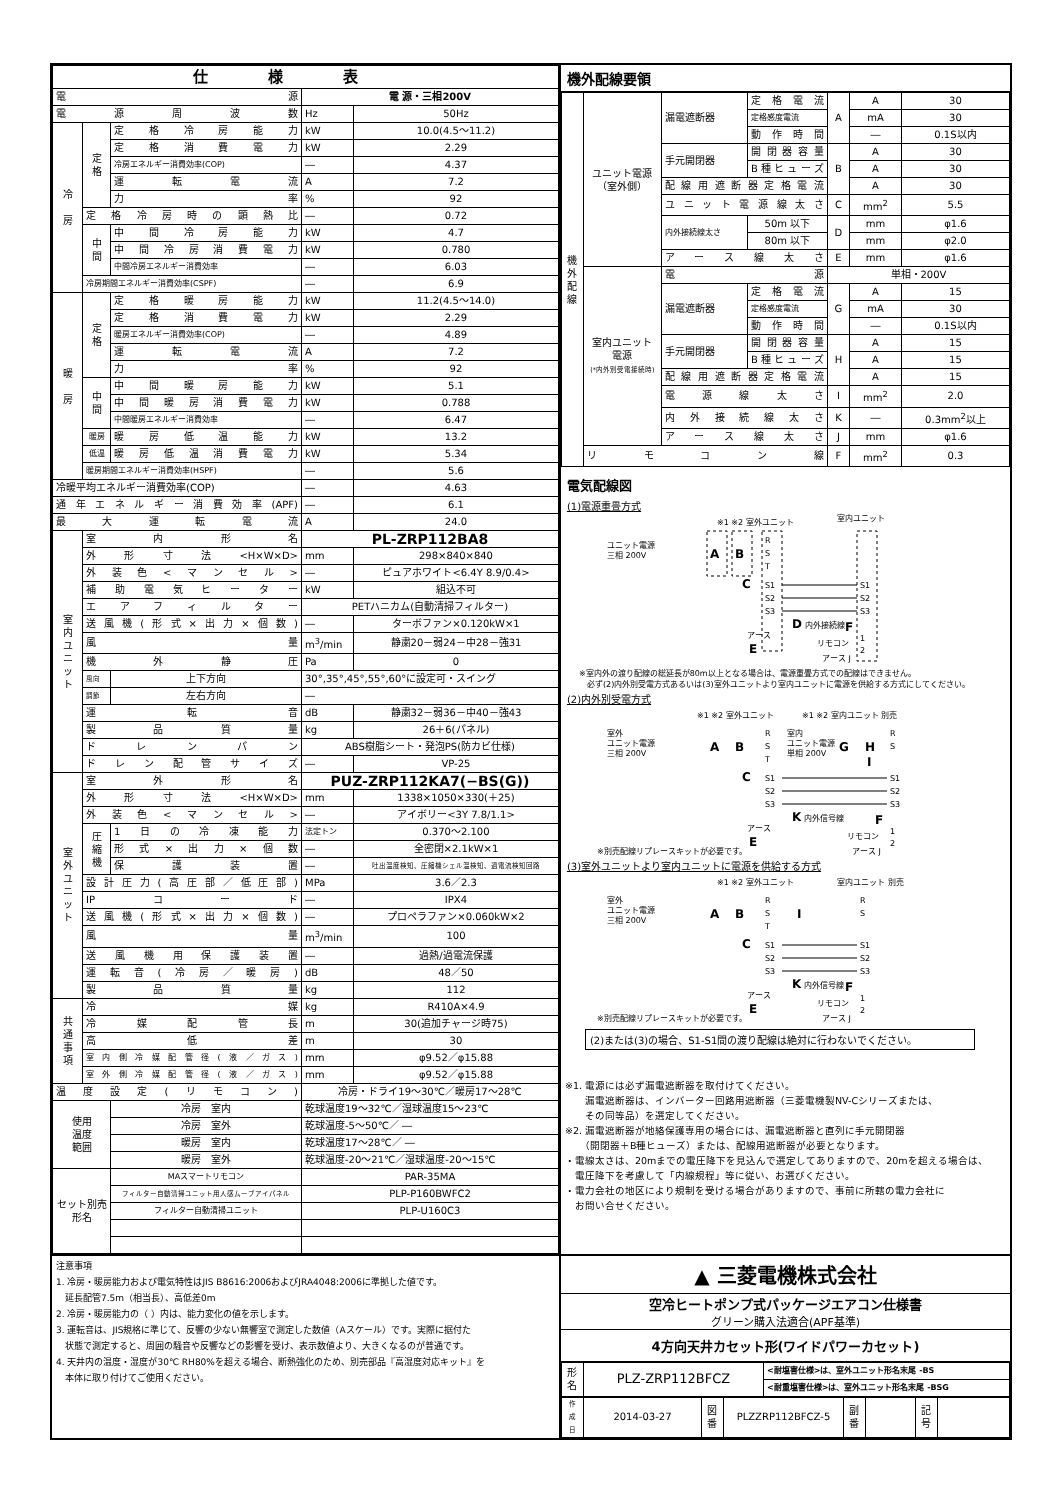| 仕様表 | | | | |
| --- | --- | --- | --- | --- |
| 電源 | | | 電 源・三相200V | |
| 電源周波数 | | | Hz | 50Hz |
| 冷 房 | 定 格 | 定格冷房能力 | kW | 10.0(4.5～11.2) |
| | | 定格消費電力 | kW | 2.29 |
| | | 冷房エネルギー消費効率(COP) | ― | 4.37 |
| | | 運転電流 | A | 7.2 |
| | | 力率 | % | 92 |
| | 定格冷房時の顕熱比 | | ― | 0.72 |
| | 中 間 | 中間冷房能力 | kW | 4.7 |
| | | 中間冷房消費電力 | kW | 0.780 |
| | | 中間冷房エネルギー消費効率 | ― | 6.03 |
| | 冷房期間エネルギー消費効率(CSPF) | | ― | 6.9 |
| 暖 房 | 定 格 | 定格暖房能力 | kW | 11.2(4.5～14.0) |
| | | 定格消費電力 | kW | 2.29 |
| | | 暖房エネルギー消費効率(COP) | ― | 4.89 |
| | | 運転電流 | A | 7.2 |
| | | 力率 | % | 92 |
| | 中 間 | 中間暖房能力 | kW | 5.1 |
| | | 中間暖房消費電力 | kW | 0.788 |
| | | 中間暖房エネルギー消費効率 | ― | 6.47 |
| | 暖房 | 暖房低温能力 | kW | 13.2 |
| | 低温 | 暖房低温消費電力 | kW | 5.34 |
| | 暖房期間エネルギー消費効率(HSPF) | | ― | 5.6 |
| 冷暖平均エネルギー消費効率(COP) | | | ― | 4.63 |
| 通年エネルギー消費効率(APF) | | | ― | 6.1 |
| 最大運転電流 | | | A | 24.0 |
| 室 内 ユ ニ ッ ト | 室内形名 | | PL-ZRP112BA8 | |
| | 外形寸法<H×W×D> | | mm | 298×840×840 |
| | 外装色<マンセル> | | ― | ピュアホワイト<6.4Y 8.9/0.4> |
| | 補助電気ヒーター | | kW | 組込不可 |
| | エアフィルター | | PETハニカム(自動清掃フィルター) | |
| | 送風機(形式×出力×個数) | | ― | ターボファン×0.120kW×1 |
| | 風量 | | m<sup>3</sup>/min | 静粛20－弱24－中28－強31 |
| | 機外静圧 | | Pa | 0 |
| | 風向 | 上下方向 | 30°,35°,45°,55°,60°に設定可・スイング | |
| | 調節 | 左右方向 | ― | |
| | 運転音 | | dB | 静粛32－弱36－中40－強43 |
| | 製品質量 | | kg | 26＋6(パネル) |
| | ドレンパン | | ABS樹脂シート・発泡PS(防カビ仕様) | |
| | ドレン配管サイズ | | ― | VP-25 |
| 室 外 ユ ニ ッ ト | 室外形名 | | PUZ-ZRP112KA7(−BS(G)) | |
| | 外形寸法<H×W×D> | | mm | 1338×1050×330(＋25) |
| | 外装色<マンセル> | | ― | アイボリー<3Y 7.8/1.1> |
| | 圧 縮 機 | 1日の冷凍能力 | 法定トン | 0.370～2.100 |
| | | 形式×出力×個数 | ― | 全密閉×2.1kW×1 |
| | | 保護装置 | ― | 吐出温度検知、圧縮機シェル温検知、過電流検知回路 |
| | 設計圧力(高圧部／低圧部) | | MPa | 3.6／2.3 |
| | IPコード | | ― | IPX4 |
| | 送風機(形式×出力×個数) | | ― | プロペラファン×0.060kW×2 |
| | 風量 | | m<sup>3</sup>/min | 100 |
| | 送風機用保護装置 | | ― | 過熱/過電流保護 |
| | 運転音(冷房／暖房) | | dB | 48／50 |
| | 製品質量 | | kg | 112 |
| 共 通 事 項 | 冷媒 | | kg | R410A×4.9 |
| | 冷媒配管長 | | m | 30(追加チャージ時75) |
| | 高低差 | | m | 30 |
| | 室内側冷媒配管径(液／ガス) | | mm | φ9.52／φ15.88 |
| | 室外側冷媒配管径(液／ガス) | | mm | φ9.52／φ15.88 |
| 温度設定(リモコン) | | | 冷房・ドライ19～30℃／暖房17～28℃ | |
| 使用 温度 範囲 | | 冷房 室内 | 乾球温度19～32℃／湿球温度15～23℃ | |
| | | 冷房 室外 | 乾球温度-5～50℃／ ― | |
| | | 暖房 室内 | 乾球温度17～28℃／ ― | |
| | | 暖房 室外 | 乾球温度-20～21℃／湿球温度-20～15℃ | |
| セット別売 形名 | | MAスマートリモコン | PAR-35MA | |
| | | フィルター自動清掃ユニット用人感ムーブアイパネル | PLP-P160BWFC2 | |
| | | フィルター自動清掃ユニット | PLP-U160C3 | |
機外配線要領
| 機 外 配 線 | ユニット電源 （室外側） | 漏電遮断器 | 定格電流 | A | A | 30 |
| | | | 定格感度電流 | | mA | 30 |
| | | | 動作時間 | | ― | 0.1S以内 |
| | | 手元開閉器 | 開閉器容量 | B | A | 30 |
| | | | B種ヒューズ | | A | 30 |
| | | 配線用遮断器定格電流 | | | A | 30 |
| | | ユニット電源線太さ | | C | mm<sup>2</sup> | 5.5 |
| | | 内外接続線太さ | 50m 以下 | D | mm | φ1.6 |
| | | | 80m 以下 | | mm | φ2.0 |
| | | アース線太さ | | E | mm | φ1.6 |
| | 室内ユニット 電源 (*内外別受電接続時) | 電源 | | 単相・200V | | |
| | | 漏電遮断器 | 定格電流 | G | A | 15 |
| | | | 定格感度電流 | | mA | 30 |
| | | | 動作時間 | | ― | 0.1S以内 |
| | | 手元開閉器 | 開閉器容量 | H | A | 15 |
| | | | B種ヒューズ | | A | 15 |
| | | 配線用遮断器定格電流 | | | A | 15 |
| | | 電源線太さ | | I | mm<sup>2</sup> | 2.0 |
| | | 内外接続線太さ | | K | ― | 0.3mm<sup>2</sup>以上 |
| | | アース線太さ | | J | mm | φ1.6 |
| | リモコン線 | | | F | mm<sup>2</sup> | 0.3 |
電気配線図
(1)電源重畳方式
※1 ※2 室外ユニット
室内ユニット
ユニット電源
三相 200V
A
B
C
R
S
T
S1
S2
S3
S1
S2
S3
D 内外接続線
アース
E
F
リモコン
1
2
アース J
※室内外の渡り配線の総延長が80m以上となる場合は、電源重畳方式での配線はできません。
　必ず(2)内外別受電方式あるいは(3)室外ユニットより室内ユニットに電源を供給する方式にしてください。
(2)内外別受電方式
※1 ※2 室外ユニット
※1 ※2 室内ユニット 別売
室外
ユニット電源
三相 200V
A
B
C
室内
ユニット電源
単相 200V
G
H
I
R
S
T
S1
S2
S3
R
S
S1
S2
S3
K 内外信号線
アース
E
F
リモコン
1
2
※別売配線リプレースキットが必要です。
アース J
(3)室外ユニットより室内ユニットに電源を供給する方式
※1 ※2 室外ユニット
室内ユニット 別売
室外
ユニット電源
三相 200V
A
B
C
I
R
S
T
S1
S2
S3
R
S
S1
S2
S3
K 内外信号線
アース
E
F
リモコン
1
2
※別売配線リプレースキットが必要です。
アース J
(2)または(3)の場合、S1-S1間の渡り配線は絶対に行わないでください。
※1. 電源には必ず漏電遮断器を取付けてください。
　　漏電遮断器は、インバーター回路用遮断器（三菱電機製NV-Cシリーズまたは、
　　その同等品）を選定してください。
※2. 漏電遮断器が地絡保護専用の場合には、漏電遮断器と直列に手元開閉器
　　（開閉器＋B種ヒューズ）または、配線用遮断器が必要となります。
・電線太さは、20mまでの電圧降下を見込んで選定してありますので、20mを超える場合は、
　電圧降下を考慮して「内線規程」等に従い、お選びください。
・電力会社の地区により規制を受ける場合がありますので、事前に所轄の電力会社に
　お問い合せください。
注意事項
1. 冷房・暖房能力および電気特性はJIS B8616:2006およびJRA4048:2006に準拠した値です。
　延長配管7.5m（相当長）、高低差0m
2. 冷房・暖房能力の（ ）内は、能力変化の値を示します。
3. 運転音は、JIS規格に準じて、反響の少ない無響室で測定した数値（Aスケール）です。実際に据付た
　状態で測定すると、周囲の騒音や反響などの影響を受け、表示数値より、大きくなるのが普通です。
4. 天井内の温度・湿度が30℃ RH80%を超える場合、断熱強化のため、別売部品『高湿度対応キット』を
　本体に取り付けてご使用ください。
▲ 三菱電機株式会社
空冷ヒートポンプ式パッケージエアコン仕様書
グリーン購入法適合(APF基準)
4方向天井カセット形(ワイドパワーカセット)
| 形 名 | PLZ-ZRP112BFCZ | <耐塩害仕様>は、室外ユニット形名末尾 -BS |
| | | <耐重塩害仕様>は、室外ユニット形名末尾 -BSG |
| 作 成 日 | 2014-03-27 | 図 番 | PLZZRP112BFCZ-5 | 副 番 | | 記 号 | |